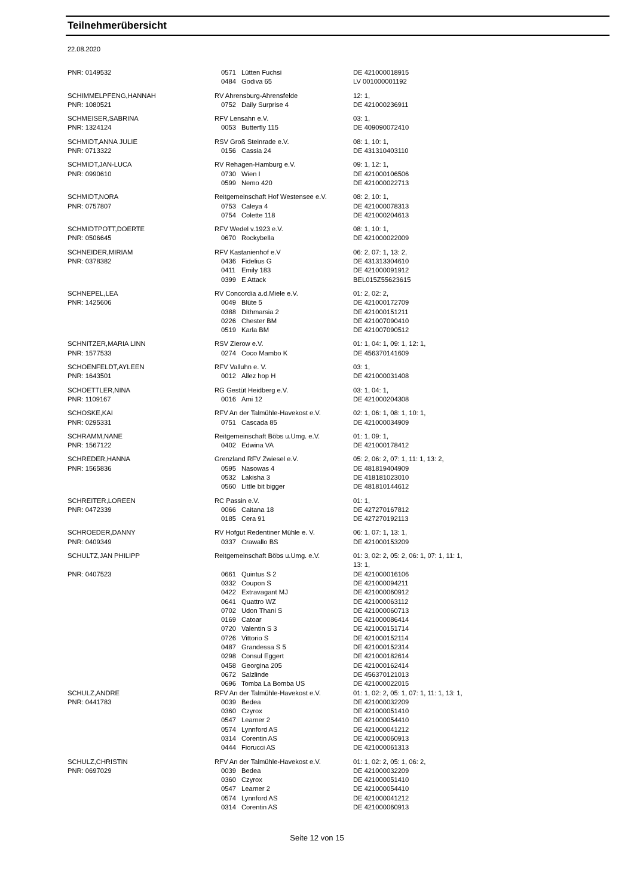Teilnehmerübersicht
22.08.2020
| PNR: 0149532 | 0571 | Lütten Fuchsi | DE 421000018915 |
| | 0484 | Godiva 65 | LV 001000001192 |
| SCHIMMELPFENG,HANNAH | RV Ahrensburg-Ahrensfelde | | 12: 1, |
| PNR: 1080521 | 0752 | Daily Surprise 4 | DE 421000236911 |
| SCHMEISER,SABRINA | RFV Lensahn e.V. | | 03: 1, |
| PNR: 1324124 | 0053 | Butterfly 115 | DE 409090072410 |
| SCHMIDT,ANNA JULIE | RSV Groß Steinrade e.V. | | 08: 1, 10: 1, |
| PNR: 0713322 | 0156 | Cassia 24 | DE 431310403110 |
| SCHMIDT,JAN-LUCA | RV Rehagen-Hamburg e.V. | | 09: 1, 12: 1, |
| PNR: 0990610 | 0730 | Wien I | DE 421000106506 |
| | 0599 | Nemo 420 | DE 421000022713 |
| SCHMIDT,NORA | Reitgemeinschaft Hof Westensee e.V. | | 08: 2, 10: 1, |
| PNR: 0757807 | 0753 | Caleya 4 | DE 421000078313 |
| | 0754 | Colette 118 | DE 421000204613 |
| SCHMIDTPOTT,DOERTE | RFV Wedel v.1923 e.V. | | 08: 1, 10: 1, |
| PNR: 0506645 | 0670 | Rockybella | DE 421000022009 |
| SCHNEIDER,MIRIAM | RFV Kastanienhof e.V | | 06: 2, 07: 1, 13: 2, |
| PNR: 0378382 | 0436 | Fidelius G | DE 431313304610 |
| | 0411 | Emily 183 | DE 421000091912 |
| | 0399 | E Attack | BEL015Z55623615 |
| SCHNEPEL,LEA | RV Concordia a.d.Miele e.V. | | 01: 2, 02: 2, |
| PNR: 1425606 | 0049 | Blüte 5 | DE 421000172709 |
| | 0388 | Dithmarsia 2 | DE 421000151211 |
| | 0226 | Chester BM | DE 421007090410 |
| | 0519 | Karla BM | DE 421007090512 |
| SCHNITZER,MARIA LINN | RSV Zierow e.V. | | 01: 1, 04: 1, 09: 1, 12: 1, |
| PNR: 1577533 | 0274 | Coco Mambo K | DE 456370141609 |
| SCHOENFELDT,AYLEEN | RFV Valluhn e. V. | | 03: 1, |
| PNR: 1643501 | 0012 | Allez hop H | DE 421000031408 |
| SCHOETTLER,NINA | RG Gestüt Heidberg e.V. | | 03: 1, 04: 1, |
| PNR: 1109167 | 0016 | Ami 12 | DE 421000204308 |
| SCHOSKE,KAI | RFV An der Talmühle-Havekost e.V. | | 02: 1, 06: 1, 08: 1, 10: 1, |
| PNR: 0295331 | 0751 | Cascada 85 | DE 421000034909 |
| SCHRAMM,NANE | Reitgemeinschaft Böbs u.Umg. e.V. | | 01: 1, 09: 1, |
| PNR: 1567122 | 0402 | Edwina VA | DE 421000178412 |
| SCHREDER,HANNA | Grenzland RFV Zwiesel e.V. | | 05: 2, 06: 2, 07: 1, 11: 1, 13: 2, |
| PNR: 1565836 | 0595 | Nasowas 4 | DE 481819404909 |
| | 0532 | Lakisha 3 | DE 418181023010 |
| | 0560 | Little bit bigger | DE 481810144612 |
| SCHREITER,LOREEN | RC Passin e.V. | | 01: 1, |
| PNR: 0472339 | 0066 | Caitana 18 | DE 427270167812 |
| | 0185 | Cera 91 | DE 427270192113 |
| SCHROEDER,DANNY | RV Hofgut Redentiner Mühle e. V. | | 06: 1, 07: 1, 13: 1, |
| PNR: 0409349 | 0337 | Crawallo BS | DE 421000153209 |
| SCHULTZ,JAN PHILIPP | Reitgemeinschaft Böbs u.Umg. e.V. | | 01: 3, 02: 2, 05: 2, 06: 1, 07: 1, 11: 1, 13: 1, |
| PNR: 0407523 | 0661 | Quintus S 2 | DE 421000016106 |
| | 0332 | Coupon S | DE 421000094211 |
| | 0422 | Extravagant MJ | DE 421000060912 |
| | 0641 | Quattro WZ | DE 421000063112 |
| | 0702 | Udon Thani S | DE 421000060713 |
| | 0169 | Catoar | DE 421000086414 |
| | 0720 | Valentin S 3 | DE 421000151714 |
| | 0726 | Vittorio S | DE 421000152114 |
| | 0487 | Grandessa S 5 | DE 421000152314 |
| | 0298 | Consul Eggert | DE 421000182614 |
| | 0458 | Georgina 205 | DE 421000162414 |
| | 0672 | Salzlinde | DE 456370121013 |
| | 0696 | Tomba La Bomba US | DE 421000022015 |
| SCHULZ,ANDRE | RFV An der Talmühle-Havekost e.V. | | 01: 1, 02: 2, 05: 1, 07: 1, 11: 1, 13: 1, |
| PNR: 0441783 | 0039 | Bedea | DE 421000032209 |
| | 0360 | Czyrox | DE 421000051410 |
| | 0547 | Learner 2 | DE 421000054410 |
| | 0574 | Lynnford AS | DE 421000041212 |
| | 0314 | Corentin AS | DE 421000060913 |
| | 0444 | Fiorucci AS | DE 421000061313 |
| SCHULZ,CHRISTIN | RFV An der Talmühle-Havekost e.V. | | 01: 1, 02: 2, 05: 1, 06: 2, |
| PNR: 0697029 | 0039 | Bedea | DE 421000032209 |
| | 0360 | Czyrox | DE 421000051410 |
| | 0547 | Learner 2 | DE 421000054410 |
| | 0574 | Lynnford AS | DE 421000041212 |
| | 0314 | Corentin AS | DE 421000060913 |
Seite 12 von 15